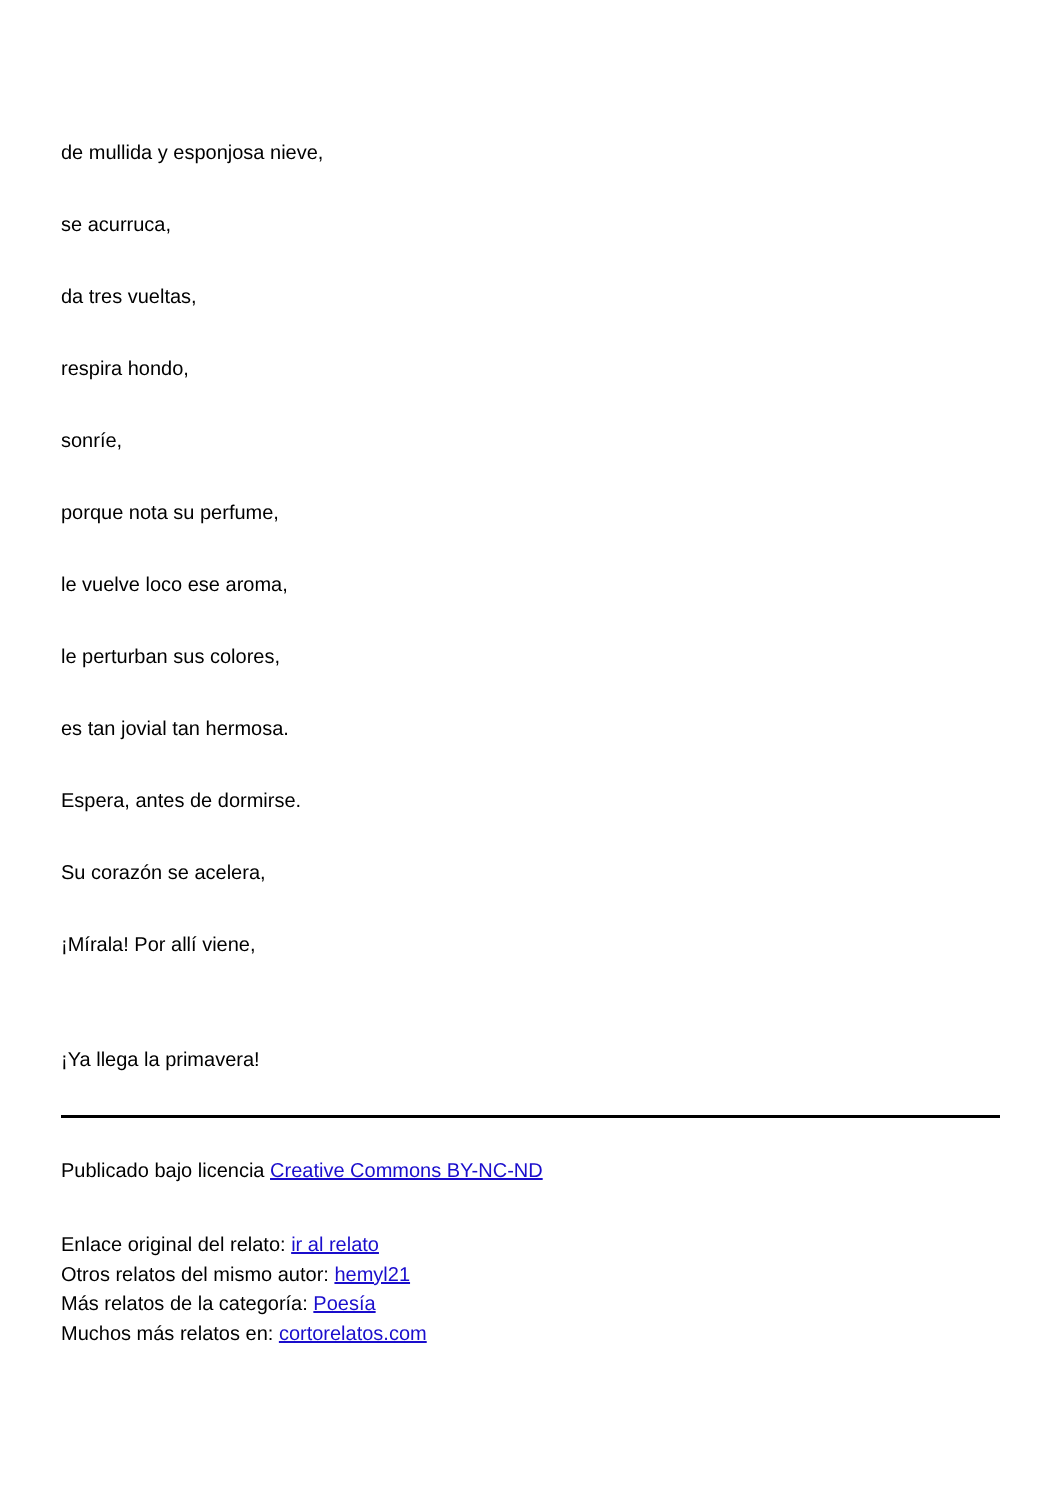de mullida y esponjosa nieve,
se acurruca,
da tres vueltas,
respira hondo,
sonríe,
porque nota su perfume,
le vuelve loco ese aroma,
le perturban sus colores,
es tan jovial tan hermosa.
Espera, antes de dormirse.
Su corazón se acelera,
¡Mírala! Por allí viene,
¡Ya llega la primavera!
Publicado bajo licencia Creative Commons BY-NC-ND
Enlace original del relato: ir al relato
Otros relatos del mismo autor: hemyl21
Más relatos de la categoría: Poesía
Muchos más relatos en: cortorelatos.com